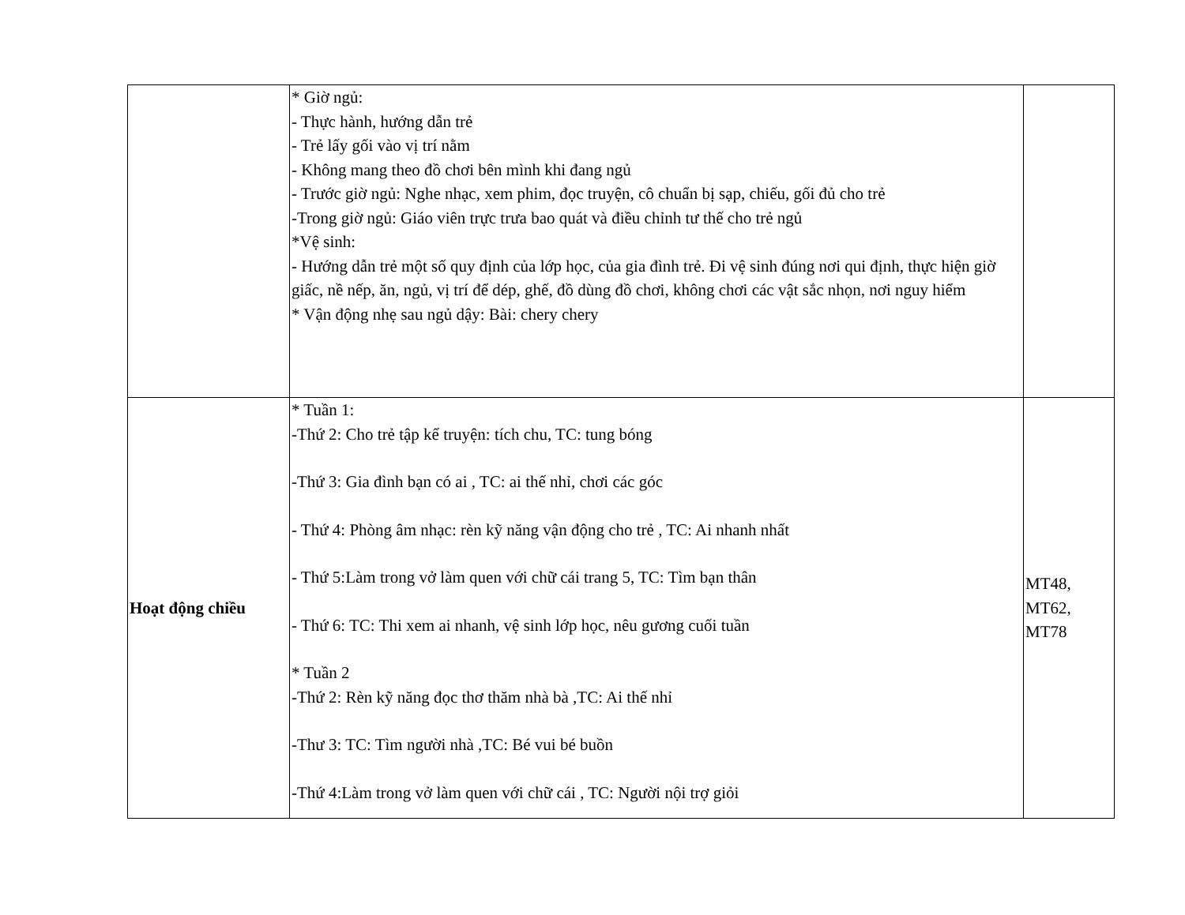| | * Giờ ngủ: - Thực hành, hướng dẫn trẻ - Trẻ lấy gối vào vị trí nằm - Không mang theo đồ chơi bên mình khi đang ngủ - Trước giờ ngủ: Nghe nhạc, xem phim, đọc truyện, cô chuẩn bị sạp, chiếu, gối đủ cho trẻ -Trong giờ ngủ: Giáo viên trực trưa bao quát và điều chỉnh tư thế cho trẻ ngủ *Vệ sinh: - Hướng dẫn trẻ một số quy định của lớp học, của gia đình trẻ. Đi vệ sinh đúng nơi qui định, thực hiện giờ giấc, nề nếp, ăn, ngủ, vị trí để dép, ghế, đồ dùng đồ chơi, không chơi các vật sắc nhọn, nơi nguy hiểm * Vận động nhẹ sau ngủ dậy: Bài: chery chery | |
| Hoạt động chiều | * Tuần 1: -Thứ 2: Cho trẻ tập kể truyện: tích chu, TC: tung bóng -Thứ 3: Gia đình bạn có ai , TC: ai thế nhỉ, chơi các góc - Thứ 4: Phòng âm nhạc: rèn kỹ năng vận động cho trẻ , TC: Ai nhanh nhất - Thứ 5:Làm trong vở làm quen với chữ cái trang 5, TC: Tìm bạn thân - Thứ 6: TC: Thi xem ai nhanh, vệ sinh lớp học, nêu gương cuối tuần * Tuần 2 -Thứ 2: Rèn kỹ năng đọc thơ thăm nhà bà ,TC: Ai thế nhỉ -Thư 3: TC: Tìm người nhà ,TC: Bé vui bé buồn -Thứ 4:Làm trong vở làm quen với chữ cái , TC: Người nội trợ giỏi | MT48 , MT62 , MT78 |